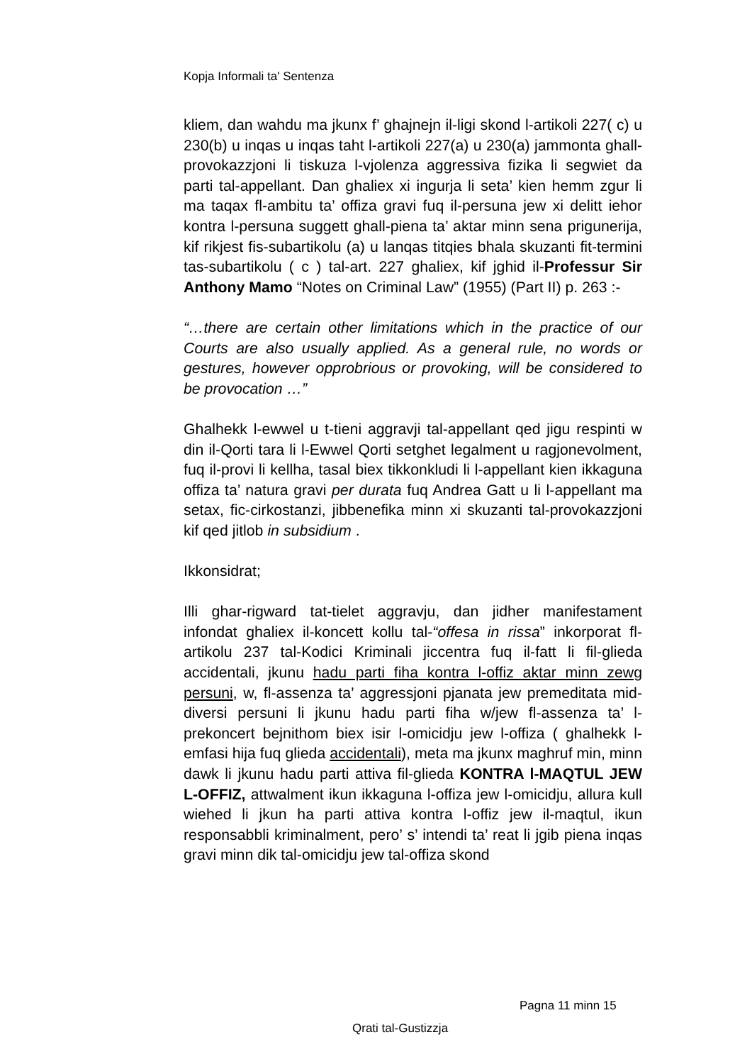Kopja Informali ta' Sentenza
kliem, dan wahdu ma jkunx f’ ghajnejn il-ligi skond l-artikoli 227( c) u 230(b) u inqas u inqas taht l-artikoli 227(a) u 230(a) jammonta ghall-provokazzjoni li tiskuza l-vjolenza aggressiva fizika li segwiet da parti tal-appellant. Dan ghaliex xi ingurja li seta’ kien hemm zgur li ma taqax fl-ambitu ta’ offiza gravi fuq il-persuna jew xi delitt iehor kontra l-persuna suggett ghall-piena ta’ aktar minn sena prigunerija, kif rikjest fis-subartikolu (a) u lanqas titqies bhala skuzanti fit-termini tas-subartikolu ( c ) tal-art. 227 ghaliex, kif jghid il-Professur Sir Anthony Mamo “Notes on Criminal Law” (1955) (Part II) p. 263 :-
“…there are certain other limitations which in the practice of our Courts are also usually applied. As a general rule, no words or gestures, however opprobrious or provoking, will be considered to be provocation …”
Ghalhekk l-ewwel u t-tieni aggravji tal-appellant qed jigu respinti w din il-Qorti tara li l-Ewwel Qorti setghet legalment u ragjonevolment, fuq il-provi li kellha, tasal biex tikkonkludi li l-appellant kien ikkaguna offiza ta’ natura gravi per durata fuq Andrea Gatt u li l-appellant ma setax, fic-cirkostanzi, jibbenefika minn xi skuzanti tal-provokazzjoni kif qed jitlob in subsidium .
Ikkonsidrat;
Illi ghar-rigward tat-tielet aggravju, dan jidher manifestament infondat ghaliex il-koncett kollu tal-“offesa in rissa” inkorporat fl-artikolu 237 tal-Kodici Kriminali jiccentra fuq il-fatt li fil-glieda accidentali, jkunu hadu parti fiha kontra l-offiz aktar minn zewg persuni, w, fl-assenza ta’ aggressjoni pjanata jew premeditata mid-diversi persuni li jkunu hadu parti fiha w/jew fl-assenza ta’ l-prekoncert bejnithom biex isir l-omicidju jew l-offiza ( ghalhekk l-emfasi hija fuq glieda accidentali), meta ma jkunx maghruf min, minn dawk li jkunu hadu parti attiva fil-glieda KONTRA l-MAQTUL JEW L-OFFIZ, attwalment ikun ikkaguna l-offiza jew l-omicidju, allura kull wiehed li jkun ha parti attiva kontra l-offiz jew il-maqtul, ikun responsabbli kriminalment, pero’ s’ intendi ta’ reat li jgib piena inqas gravi minn dik tal-omicidju jew tal-offiza skond
Pagna 11 minn 15
Qrati tal-Gustizzja